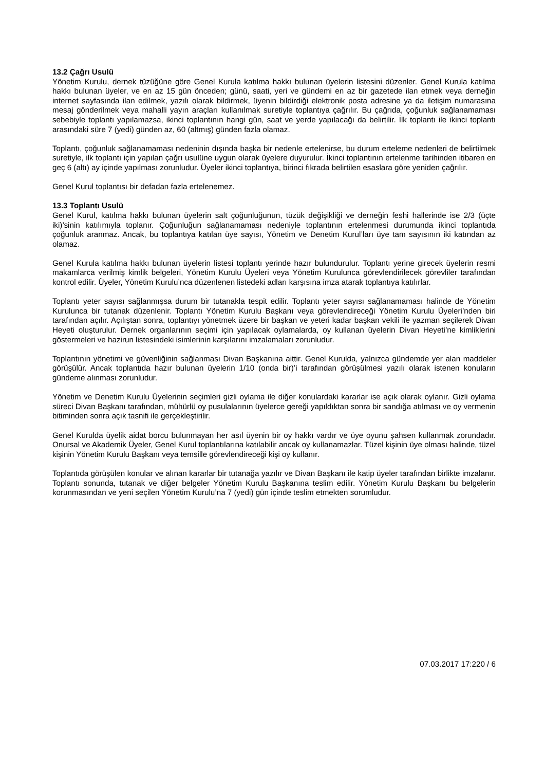13.2 Çağrı Usulü
Yönetim Kurulu, dernek tüzüğüne göre Genel Kurula katılma hakkı bulunan üyelerin listesini düzenler. Genel Kurula katılma hakkı bulunan üyeler, ve en az 15 gün önceden; günü, saati, yeri ve gündemi en az bir gazetede ilan etmek veya derneğin internet sayfasında ilan edilmek, yazılı olarak bildirmek, üyenin bildirdiği elektronik posta adresine ya da iletişim numarasına mesaj gönderilmek veya mahalli yayın araçları kullanılmak suretiyle toplantıya çağrılır. Bu çağrıda, çoğunluk sağlanamaması sebebiyle toplantı yapılamazsa, ikinci toplantının hangi gün, saat ve yerde yapılacağı da belirtilir. İlk toplantı ile ikinci toplantı arasındaki süre 7 (yedi) günden az, 60 (altmış) günden fazla olamaz.
Toplantı, çoğunluk sağlanamaması nedeninin dışında başka bir nedenle ertelenirse, bu durum erteleme nedenleri de belirtilmek suretiyle, ilk toplantı için yapılan çağrı usulüne uygun olarak üyelere duyurulur. İkinci toplantının ertelenme tarihinden itibaren en geç 6 (altı) ay içinde yapılması zorunludur. Üyeler ikinci toplantıya, birinci fıkrada belirtilen esaslara göre yeniden çağrılır.
Genel Kurul toplantısı bir defadan fazla ertelenemez.
13.3 Toplantı Usulü
Genel Kurul, katılma hakkı bulunan üyelerin salt çoğunluğunun, tüzük değişikliği ve derneğin feshi hallerinde ise 2/3 (üçte iki)’sinin katılımıyla toplanır. Çoğunluğun sağlanamaması nedeniyle toplantının ertelenmesi durumunda ikinci toplantıda çoğunluk aranmaz. Ancak, bu toplantıya katılan üye sayısı, Yönetim ve Denetim Kurul’ları üye tam sayısının iki katından az olamaz.
Genel Kurula katılma hakkı bulunan üyelerin listesi toplantı yerinde hazır bulundurulur. Toplantı yerine girecek üyelerin resmi makamlarca verilmiş kimlik belgeleri, Yönetim Kurulu Üyeleri veya Yönetim Kurulunca görevlendirilecek görevliler tarafından kontrol edilir. Üyeler, Yönetim Kurulu’nca düzenlenen listedeki adları karşısına imza atarak toplantıya katılırlar.
Toplantı yeter sayısı sağlanmışsa durum bir tutanakla tespit edilir. Toplantı yeter sayısı sağlanamaması halinde de Yönetim Kurulunca bir tutanak düzenlenir. Toplantı Yönetim Kurulu Başkanı veya görevlendireceği Yönetim Kurulu Üyeleri’nden biri tarafından açılır. Açılıştan sonra, toplantıyı yönetmek üzere bir başkan ve yeteri kadar başkan vekili ile yazman seçilerek Divan Heyeti oluşturulur. Dernek organlarının seçimi için yapılacak oylamalarda, oy kullanan üyelerin Divan Heyeti’ne kimliklerini göstermeleri ve hazirun listesindeki isimlerinin karşılarını imzalamaları zorunludur.
Toplantının yönetimi ve güvenliğinin sağlanması Divan Başkanına aittir. Genel Kurulda, yalnızca gündemde yer alan maddeler görüşülür. Ancak toplantıda hazır bulunan üyelerin 1/10 (onda bir)’i tarafından görüşülmesi yazılı olarak istenen konuların gündeme alınması zorunludur.
Yönetim ve Denetim Kurulu Üyelerinin seçimleri gizli oylama ile diğer konulardaki kararlar ise açık olarak oylanır. Gizli oylama süreci Divan Başkanı tarafından, mühürlü oy pusulalarının üyelerce gereği yapıldıktan sonra bir sandığa atılması ve oy vermenin bitiminden sonra açık tasnifi ile gerçekleştirilir.
Genel Kurulda üyelik aidat borcu bulunmayan her asıl üyenin bir oy hakkı vardır ve üye oyunu şahsen kullanmak zorundadır. Onursal ve Akademik Üyeler, Genel Kurul toplantılarına katılabilir ancak oy kullanamazlar. Tüzel kişinin üye olması halinde, tüzel kişinin Yönetim Kurulu Başkanı veya temsille görevlendireceği kişi oy kullanır.
Toplantıda görüşülen konular ve alınan kararlar bir tutanağa yazılır ve Divan Başkanı ile katip üyeler tarafından birlikte imzalanır. Toplantı sonunda, tutanak ve diğer belgeler Yönetim Kurulu Başkanına teslim edilir. Yönetim Kurulu Başkanı bu belgelerin korunmasından ve yeni seçilen Yönetim Kurulu’na 7 (yedi) gün içinde teslim etmekten sorumludur.
07.03.2017 17:220 / 6